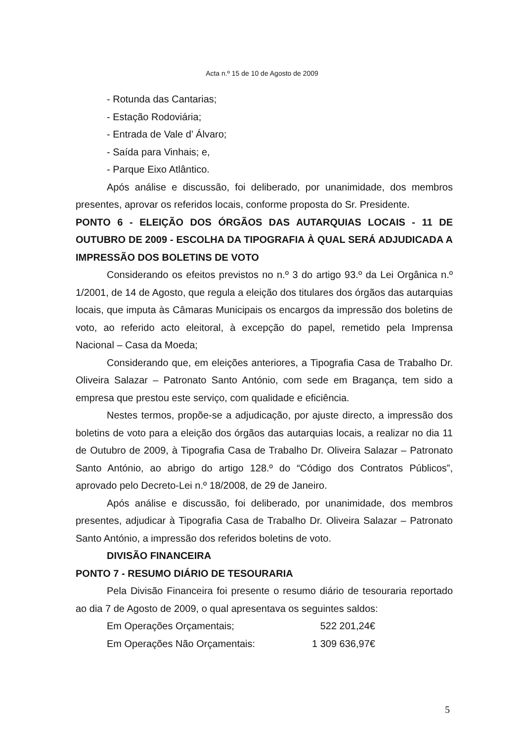Acta n.º 15 de 10 de Agosto de 2009
- Rotunda das Cantarias;
- Estação Rodoviária;
- Entrada de Vale d’ Álvaro;
- Saída para Vinhais; e,
- Parque Eixo Atlântico.
Após análise e discussão, foi deliberado, por unanimidade, dos membros presentes, aprovar os referidos locais, conforme proposta do Sr. Presidente.
PONTO 6 - ELEIÇÃO DOS ÓRGÃOS DAS AUTARQUIAS LOCAIS - 11 DE OUTUBRO DE 2009 - ESCOLHA DA TIPOGRAFIA À QUAL SERÁ ADJUDICADA A IMPRESSÃO DOS BOLETINS DE VOTO
Considerando os efeitos previstos no n.º 3 do artigo 93.º da Lei Orgânica n.º 1/2001, de 14 de Agosto, que regula a eleição dos titulares dos órgãos das autarquias locais, que imputa às Câmaras Municipais os encargos da impressão dos boletins de voto, ao referido acto eleitoral, à excepção do papel, remetido pela Imprensa Nacional – Casa da Moeda;
Considerando que, em eleições anteriores, a Tipografia Casa de Trabalho Dr. Oliveira Salazar – Patronato Santo António, com sede em Bragança, tem sido a empresa que prestou este serviço, com qualidade e eficiência.
Nestes termos, propõe-se a adjudicação, por ajuste directo, a impressão dos boletins de voto para a eleição dos órgãos das autarquias locais, a realizar no dia 11 de Outubro de 2009, à Tipografia Casa de Trabalho Dr. Oliveira Salazar – Patronato Santo António, ao abrigo do artigo 128.º do “Código dos Contratos Públicos”, aprovado pelo Decreto-Lei n.º 18/2008, de 29 de Janeiro.
Após análise e discussão, foi deliberado, por unanimidade, dos membros presentes, adjudicar à Tipografia Casa de Trabalho Dr. Oliveira Salazar – Patronato Santo António, a impressão dos referidos boletins de voto.
DIVISÃO FINANCEIRA
PONTO 7 - RESUMO DIÁRIO DE TESOURARIA
Pela Divisão Financeira foi presente o resumo diário de tesouraria reportado ao dia 7 de Agosto de 2009, o qual apresentava os seguintes saldos:
Em Operações Orçamentais; 522 201,24€
Em Operações Não Orçamentais: 1 309 636,97€
5